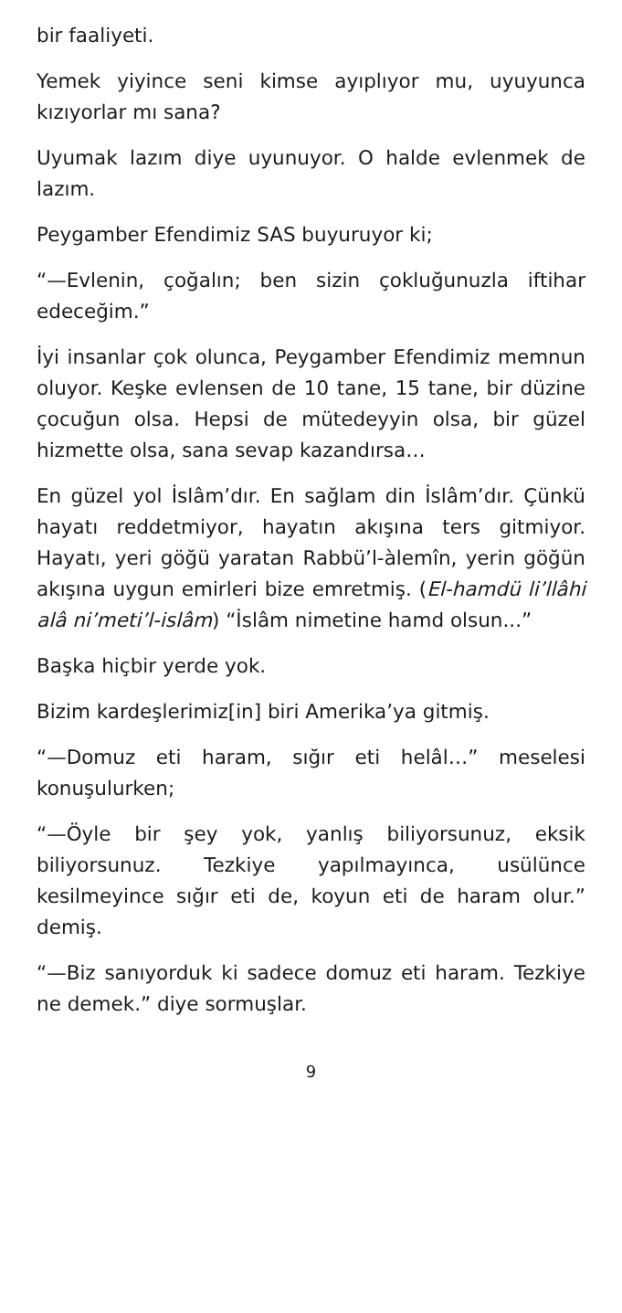bir faaliyeti.
Yemek yiyince seni kimse ayıplıyor mu, uyuyunca kızıyorlar mı sana?
Uyumak lazım diye uyunuyor. O halde evlenmek de lazım.
Peygamber Efendimiz SAS buyuruyor ki;
“—Evlenin, çoğalın; ben sizin çokluğunuzla iftihar edeceğim.”
İyi insanlar çok olunca, Peygamber Efendimiz memnun oluyor. Keşke evlensen de 10 tane, 15 tane, bir düzine çocuğun olsa. Hepsi de mütedeyyin olsa, bir güzel hizmette olsa, sana sevap kazandırsa…
En güzel yol İslâm’dır. En sağlam din İslâm’dır. Çünkü hayatı reddetmiyor, hayatın akışına ters gitmiyor. Hayatı, yeri göğü yaratan Rabbü’l-àlemîn, yerin göğün akışına uygun emirleri bize emretmiş. (El-hamdü li’llâhi alâ ni’meti’l-islâm) “İslâm nimetine hamd olsun...”
Başka hiçbir yerde yok.
Bizim kardeşlerimiz[in] biri Amerika’ya gitmiş.
“—Domuz eti haram, sığır eti helâl…” meselesi konuşulurken;
“—Öyle bir şey yok, yanlış biliyorsunuz, eksik biliyorsunuz. Tezkiye yapılmayınca, usülünce kesilmeyince sığır eti de, koyun eti de haram olur.” demiş.
“—Biz sanıyorduk ki sadece domuz eti haram. Tezkiye ne demek.” diye sormuşlar.
9